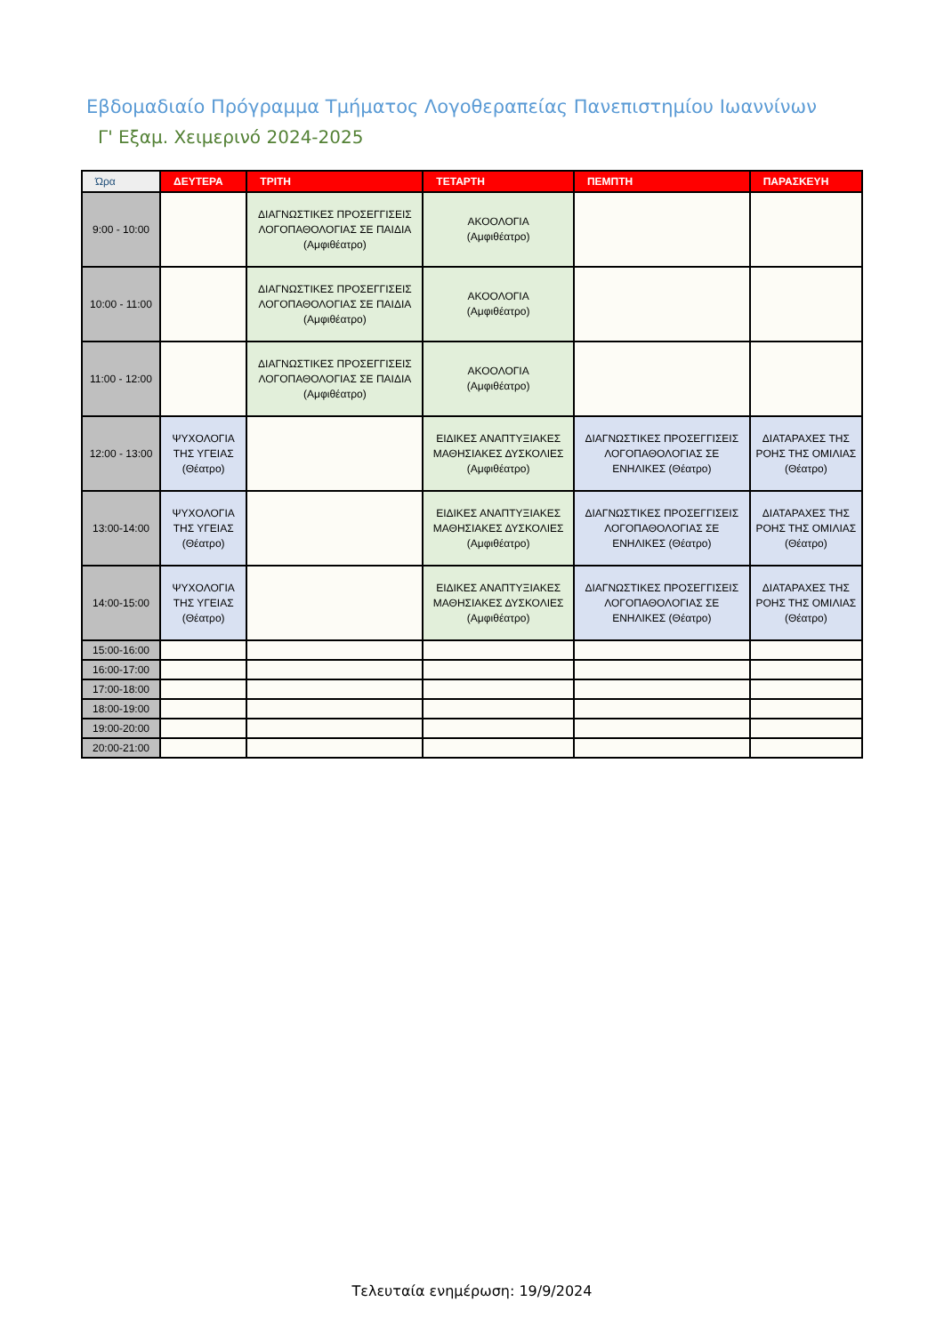Εβδομαδιαίο Πρόγραμμα Τμήματος Λογοθεραπείας Πανεπιστημίου Ιωαννίνων
Γ' Εξαμ. Χειμερινό 2024-2025
| Ώρα | ΔΕΥΤΕΡΑ | ΤΡΙΤΗ | ΤΕΤΑΡΤΗ | ΠΕΜΠΤΗ | ΠΑΡΑΣΚΕΥΗ |
| --- | --- | --- | --- | --- | --- |
| 9:00 - 10:00 | | ΔΙΑΓΝΩΣΤΙΚΕΣ ΠΡΟΣΕΓΓΙΣΕΙΣ ΛΟΓΟΠΑΘΟΛΟΓΙΑΣ ΣΕ ΠΑΙΔΙΑ (Αμφιθέατρο) | ΑΚΟΟΛΟΓΙΑ (Αμφιθέατρο) | | |
| 10:00 - 11:00 | | ΔΙΑΓΝΩΣΤΙΚΕΣ ΠΡΟΣΕΓΓΙΣΕΙΣ ΛΟΓΟΠΑΘΟΛΟΓΙΑΣ ΣΕ ΠΑΙΔΙΑ (Αμφιθέατρο) | ΑΚΟΟΛΟΓΙΑ (Αμφιθέατρο) | | |
| 11:00 - 12:00 | | ΔΙΑΓΝΩΣΤΙΚΕΣ ΠΡΟΣΕΓΓΙΣΕΙΣ ΛΟΓΟΠΑΘΟΛΟΓΙΑΣ ΣΕ ΠΑΙΔΙΑ (Αμφιθέατρο) | ΑΚΟΟΛΟΓΙΑ (Αμφιθέατρο) | | |
| 12:00 - 13:00 | ΨΥΧΟΛΟΓΙΑ ΤΗΣ ΥΓΕΙΑΣ (Θέατρο) | | ΕΙΔΙΚΕΣ ΑΝΑΠΤΥΞΙΑΚΕΣ ΜΑΘΗΣΙΑΚΕΣ ΔΥΣΚΟΛΙΕΣ (Αμφιθέατρο) | ΔΙΑΓΝΩΣΤΙΚΕΣ ΠΡΟΣΕΓΓΙΣΕΙΣ ΛΟΓΟΠΑΘΟΛΟΓΙΑΣ ΣΕ ΕΝΗΛΙΚΕΣ (Θέατρο) | ΔΙΑΤΑΡΑΧΕΣ ΤΗΣ ΡΟΗΣ ΤΗΣ ΟΜΙΛΙΑΣ (Θέατρο) |
| 13:00-14:00 | ΨΥΧΟΛΟΓΙΑ ΤΗΣ ΥΓΕΙΑΣ (Θέατρο) | | ΕΙΔΙΚΕΣ ΑΝΑΠΤΥΞΙΑΚΕΣ ΜΑΘΗΣΙΑΚΕΣ ΔΥΣΚΟΛΙΕΣ (Αμφιθέατρο) | ΔΙΑΓΝΩΣΤΙΚΕΣ ΠΡΟΣΕΓΓΙΣΕΙΣ ΛΟΓΟΠΑΘΟΛΟΓΙΑΣ ΣΕ ΕΝΗΛΙΚΕΣ (Θέατρο) | ΔΙΑΤΑΡΑΧΕΣ ΤΗΣ ΡΟΗΣ ΤΗΣ ΟΜΙΛΙΑΣ (Θέατρο) |
| 14:00-15:00 | ΨΥΧΟΛΟΓΙΑ ΤΗΣ ΥΓΕΙΑΣ (Θέατρο) | | ΕΙΔΙΚΕΣ ΑΝΑΠΤΥΞΙΑΚΕΣ ΜΑΘΗΣΙΑΚΕΣ ΔΥΣΚΟΛΙΕΣ (Αμφιθέατρο) | ΔΙΑΓΝΩΣΤΙΚΕΣ ΠΡΟΣΕΓΓΙΣΕΙΣ ΛΟΓΟΠΑΘΟΛΟΓΙΑΣ ΣΕ ΕΝΗΛΙΚΕΣ (Θέατρο) | ΔΙΑΤΑΡΑΧΕΣ ΤΗΣ ΡΟΗΣ ΤΗΣ ΟΜΙΛΙΑΣ (Θέατρο) |
| 15:00-16:00 | | | | | |
| 16:00-17:00 | | | | | |
| 17:00-18:00 | | | | | |
| 18:00-19:00 | | | | | |
| 19:00-20:00 | | | | | |
| 20:00-21:00 | | | | | |
Τελευταία ενημέρωση: 19/9/2024